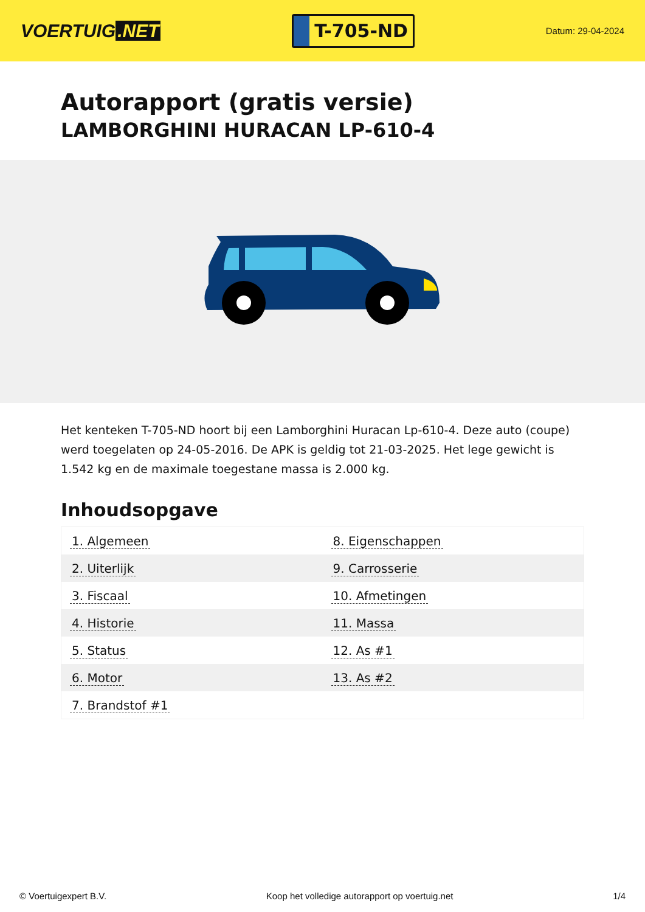VOERTUIG.NET
T-705-ND
Datum: 29-04-2024
Autorapport (gratis versie)
LAMBORGHINI HURACAN LP-610-4
Het kenteken T-705-ND hoort bij een Lamborghini Huracan Lp-610-4. Deze auto (coupe) werd toegelaten op 24-05-2016. De APK is geldig tot 21-03-2025. Het lege gewicht is 1.542 kg en de maximale toegestane massa is 2.000 kg.
Inhoudsopgave
| 1. Algemeen | 8. Eigenschappen |
| 2. Uiterlijk | 9. Carrosserie |
| 3. Fiscaal | 10. Afmetingen |
| 4. Historie | 11. Massa |
| 5. Status | 12. As #1 |
| 6. Motor | 13. As #2 |
| 7. Brandstof #1 | |
© Voertuigexpert B.V. Koop het volledige autorapport op voertuig.net
1/4